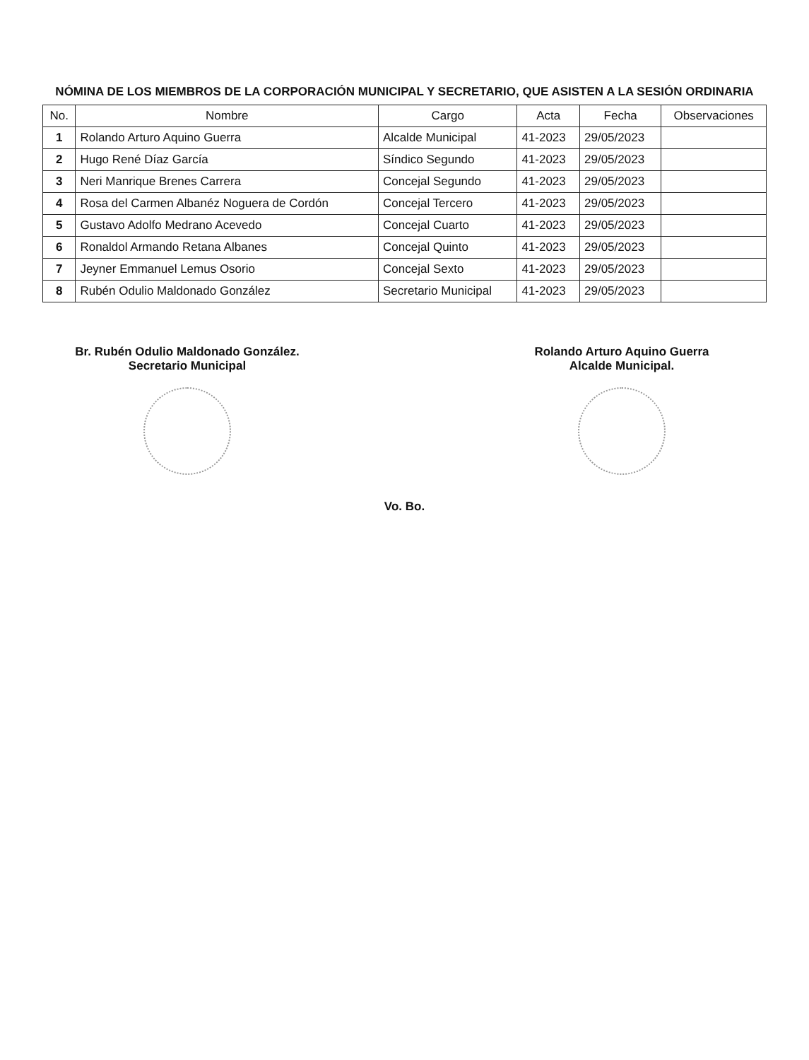NÓMINA DE LOS MIEMBROS DE LA CORPORACIÓN MUNICIPAL Y SECRETARIO, QUE ASISTEN A LA SESIÓN ORDINARIA
| No. | Nombre | Cargo | Acta | Fecha | Observaciones |
| --- | --- | --- | --- | --- | --- |
| 1 | Rolando Arturo Aquino Guerra | Alcalde Municipal | 41-2023 | 29/05/2023 | |
| 2 | Hugo René Díaz García | Síndico Segundo | 41-2023 | 29/05/2023 | |
| 3 | Neri Manrique Brenes Carrera | Concejal Segundo | 41-2023 | 29/05/2023 | |
| 4 | Rosa del Carmen Albanéz Noguera de Cordón | Concejal Tercero | 41-2023 | 29/05/2023 | |
| 5 | Gustavo Adolfo Medrano Acevedo | Concejal Cuarto | 41-2023 | 29/05/2023 | |
| 6 | Ronaldol Armando Retana Albanes | Concejal Quinto | 41-2023 | 29/05/2023 | |
| 7 | Jeyner Emmanuel Lemus Osorio | Concejal Sexto | 41-2023 | 29/05/2023 | |
| 8 | Rubén Odulio Maldonado González | Secretario Municipal | 41-2023 | 29/05/2023 | |
Br. Rubén Odulio Maldonado González.
Secretario Municipal
Rolando Arturo Aquino Guerra
Alcalde Municipal.
Vo. Bo.